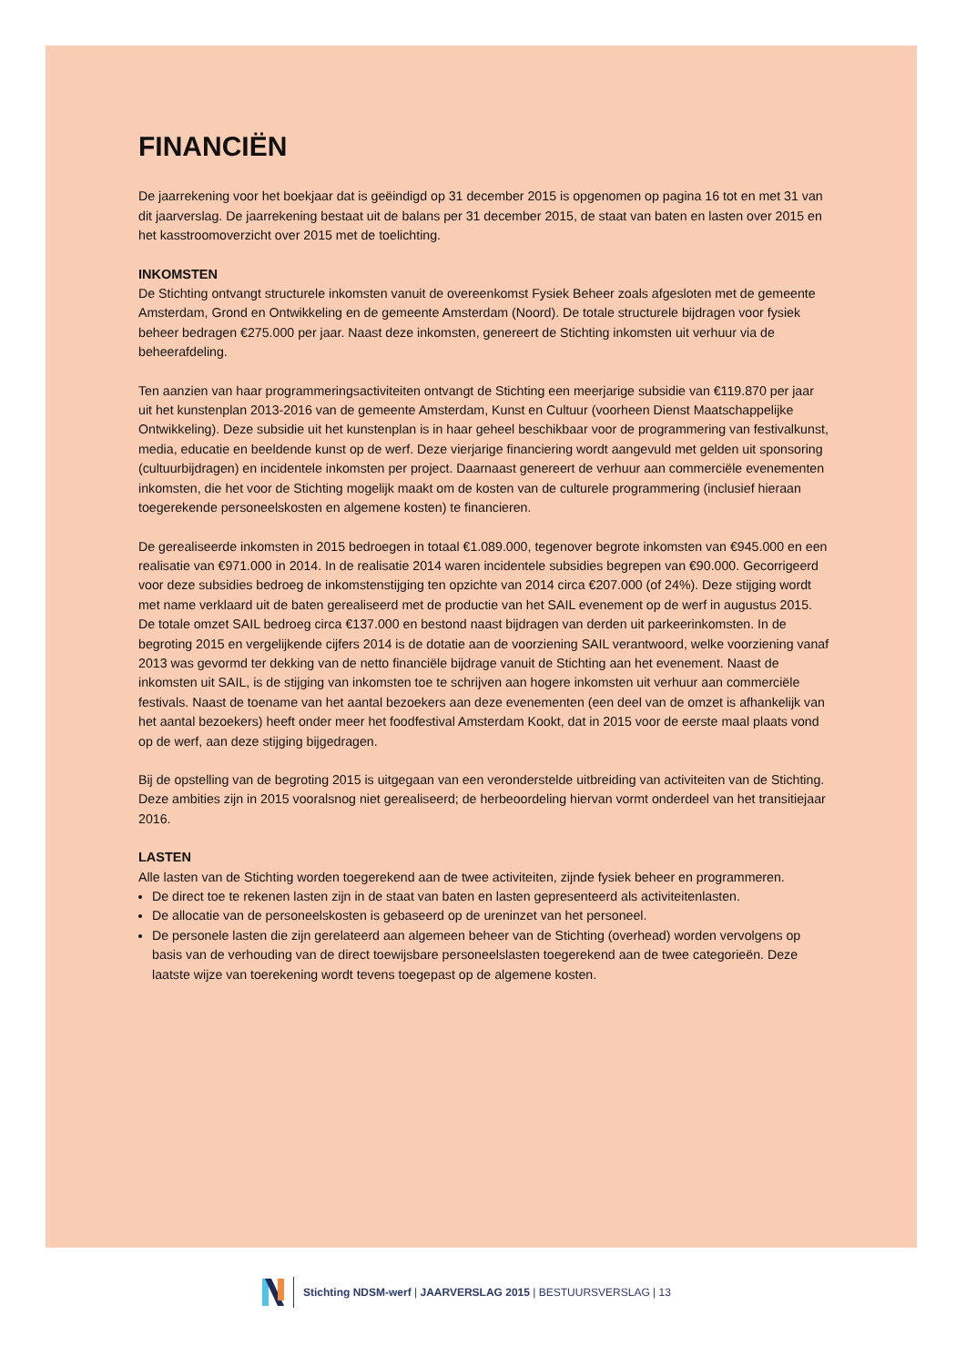FINANCIËN
De jaarrekening voor het boekjaar dat is geëindigd op 31 december 2015 is opgenomen op pagina 16 tot en met 31 van dit jaarverslag. De jaarrekening bestaat uit de balans per 31 december 2015, de staat van baten en lasten over 2015 en het kasstroomoverzicht over 2015 met de toelichting.
INKOMSTEN
De Stichting ontvangt structurele inkomsten vanuit de overeenkomst Fysiek Beheer zoals afgesloten met de gemeente Amsterdam, Grond en Ontwikkeling en de gemeente Amsterdam (Noord). De totale structurele bijdragen voor fysiek beheer bedragen €275.000 per jaar. Naast deze inkomsten, genereert de Stichting inkomsten uit verhuur via de beheerafdeling.
Ten aanzien van haar programmeringsactiviteiten ontvangt de Stichting een meerjarige subsidie van €119.870 per jaar uit het kunstenplan 2013-2016 van de gemeente Amsterdam, Kunst en Cultuur (voorheen Dienst Maatschappelijke Ontwikkeling). Deze subsidie uit het kunstenplan is in haar geheel beschikbaar voor de programmering van festivalkunst, media, educatie en beeldende kunst op de werf. Deze vierjarige financiering wordt aangevuld met gelden uit sponsoring (cultuurbijdragen) en incidentele inkomsten per project. Daarnaast genereert de verhuur aan commerciële evenementen inkomsten, die het voor de Stichting mogelijk maakt om de kosten van de culturele programmering (inclusief hieraan toegerekende personeelskosten en algemene kosten) te financieren.
De gerealiseerde inkomsten in 2015 bedroegen in totaal €1.089.000, tegenover begrote inkomsten van €945.000 en een realisatie van €971.000 in 2014. In de realisatie 2014 waren incidentele subsidies begrepen van €90.000. Gecorrigeerd voor deze subsidies bedroeg de inkomstenstijging ten opzichte van 2014 circa €207.000 (of 24%). Deze stijging wordt met name verklaard uit de baten gerealiseerd met de productie van het SAIL evenement op de werf in augustus 2015. De totale omzet SAIL bedroeg circa €137.000 en bestond naast bijdragen van derden uit parkeerinkomsten. In de begroting 2015 en vergelijkende cijfers 2014 is de dotatie aan de voorziening SAIL verantwoord, welke voorziening vanaf 2013 was gevormd ter dekking van de netto financiële bijdrage vanuit de Stichting aan het evenement. Naast de inkomsten uit SAIL, is de stijging van inkomsten toe te schrijven aan hogere inkomsten uit verhuur aan commerciële festivals. Naast de toename van het aantal bezoekers aan deze evenementen (een deel van de omzet is afhankelijk van het aantal bezoekers) heeft onder meer het foodfestival Amsterdam Kookt, dat in 2015 voor de eerste maal plaats vond op de werf, aan deze stijging bijgedragen.
Bij de opstelling van de begroting 2015 is uitgegaan van een veronderstelde uitbreiding van activiteiten van de Stichting. Deze ambities zijn in 2015 vooralsnog niet gerealiseerd; de herbeoordeling hiervan vormt onderdeel van het transitiejaar 2016.
LASTEN
Alle lasten van de Stichting worden toegerekend aan de twee activiteiten, zijnde fysiek beheer en programmeren.
De direct toe te rekenen lasten zijn in de staat van baten en lasten gepresenteerd als activiteitenlasten.
De allocatie van de personeelskosten is gebaseerd op de ureninzet van het personeel.
De personele lasten die zijn gerelateerd aan algemeen beheer van de Stichting (overhead) worden vervolgens op basis van de verhouding van de direct toewijsbare personeelslasten toegerekend aan de twee categorieën. Deze laatste wijze van toerekening wordt tevens toegepast op de algemene kosten.
Stichting NDSM-werf | JAARVERSLAG 2015 | BESTUURSVERSLAG | 13